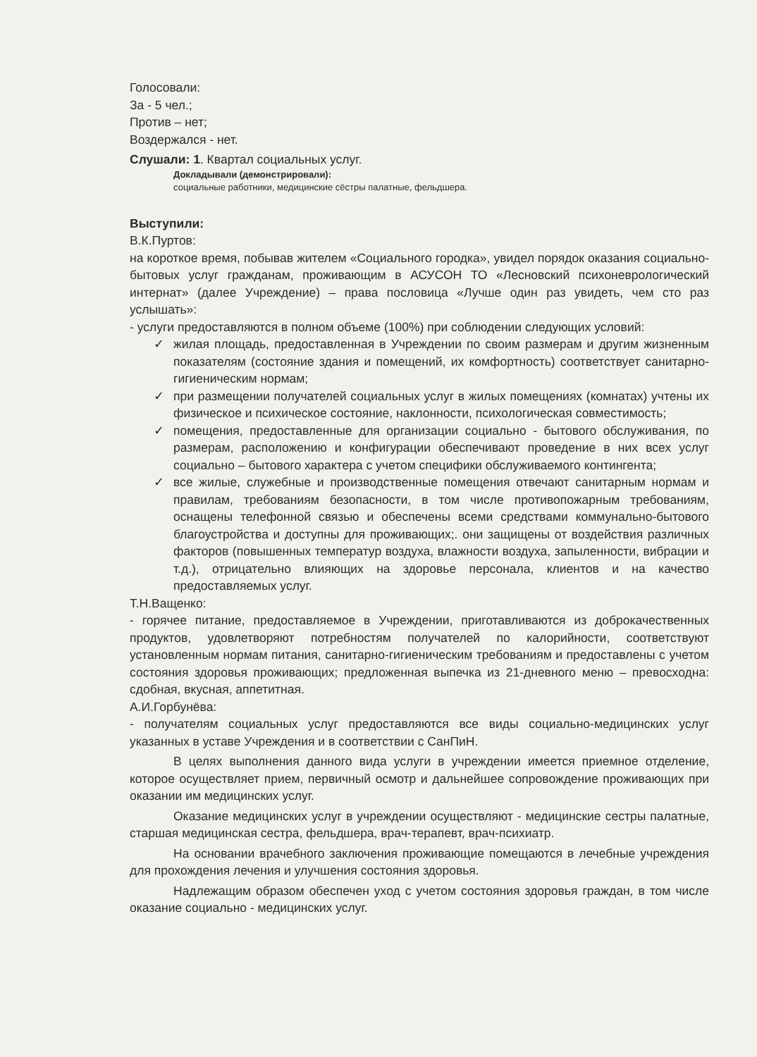Голосовали:
За - 5 чел.;
Против – нет;
Воздержался - нет.
Слушали: 1. Квартал социальных услуг.
Докладывали (демонстрировали):
социальные работники, медицинские сёстры палатные, фельдшера.
Выступили:
В.К.Пуртов:
на короткое время, побывав жителем «Социального городка», увидел порядок оказания социально-бытовых услуг гражданам, проживающим в АСУСОН ТО «Лесновский психоневрологический интернат» (далее Учреждение) – права пословица «Лучше один раз увидеть, чем сто раз услышать»:
- услуги предоставляются в полном объеме (100%) при соблюдении следующих условий:
✓ жилая площадь, предоставленная в Учреждении по своим размерам и другим жизненным показателям (состояние здания и помещений, их комфортность) соответствует санитарно-гигиеническим нормам;
✓ при размещении получателей социальных услуг в жилых помещениях (комнатах) учтены их физическое и психическое состояние, наклонности, психологическая совместимость;
✓ помещения, предоставленные для организации социально - бытового обслуживания, по размерам, расположению и конфигурации обеспечивают проведение в них всех услуг социально – бытового характера с учетом специфики обслуживаемого контингента;
✓ все жилые, служебные и производственные помещения отвечают санитарным нормам и правилам, требованиям безопасности, в том числе противопожарным требованиям, оснащены телефонной связью и обеспечены всеми средствами коммунально-бытового благоустройства и доступны для проживающих;. они защищены от воздействия различных факторов (повышенных температур воздуха, влажности воздуха, запыленности, вибрации и т.д.), отрицательно влияющих на здоровье персонала, клиентов и на качество предоставляемых услуг.
Т.Н.Ващенко:
- горячее питание, предоставляемое в Учреждении, приготавливаются из доброкачественных продуктов, удовлетворяют потребностям получателей по калорийности, соответствуют установленным нормам питания, санитарно-гигиеническим требованиям и предоставлены с учетом состояния здоровья проживающих; предложенная выпечка из 21-дневного меню – превосходна: сдобная, вкусная, аппетитная.
А.И.Горбунёва:
- получателям социальных услуг предоставляются все виды социально-медицинских услуг указанных в уставе Учреждения и в соответствии с СанПиН.
В целях выполнения данного вида услуги в учреждении имеется приемное отделение, которое осуществляет прием, первичный осмотр и дальнейшее сопровождение проживающих при оказании им медицинских услуг.
Оказание медицинских услуг в учреждении осуществляют - медицинские сестры палатные, старшая медицинская сестра, фельдшера, врач-терапевт, врач-психиатр.
На основании врачебного заключения проживающие помещаются в лечебные учреждения для прохождения лечения и улучшения состояния здоровья.
Надлежащим образом обеспечен уход с учетом состояния здоровья граждан, в том числе оказание социально - медицинских услуг.